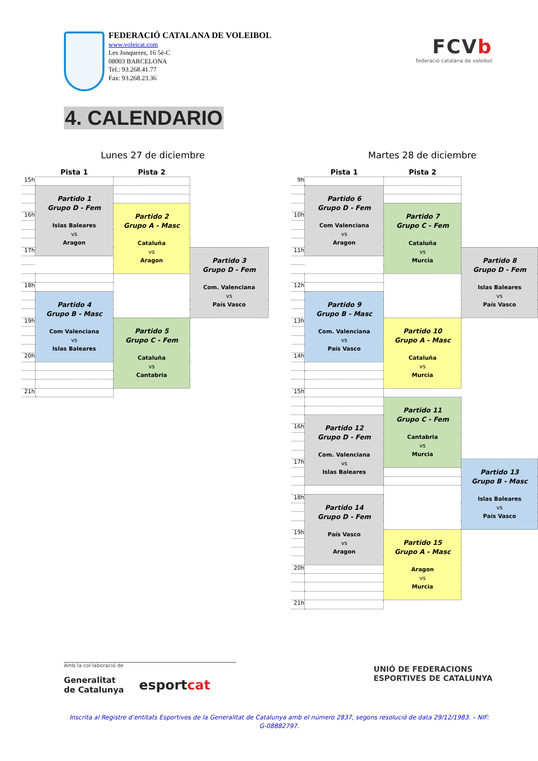FEDERACIÓ CATALANA DE VOLEIBOL
www.voleicat.com
Les Jonqueres, 16 5è-C
08003 BARCELONA
Tel.: 93.268.41.77
Fax: 93.268.23.36
FCVb
federació catalana de voleibol
4. CALENDARIO
Lunes 27 de diciembre
| | Pista 1 | Pista 2 | |
| --- | --- | --- | --- |
| 15h | | | |
| | Partido 1 Grupo D - Fem Islas Baleares vs Aragon | | |
| | | Partido 2 Grupo A - Masc Cataluña vs Aragon | |
| 16h | | | |
| 17h | | | Partido 3 Grupo D - Fem Com. Valenciana vs País Vasco |
| 18h | | | |
| | Partido 4 Grupo B - Masc Com Valenciana vs Islas Baleares | | |
| 19h | | Partido 5 Grupo C - Fem Cataluña vs Cantabria | |
| 20h | | | |
| 21h | | | |
Martes 28 de diciembre
| | Pista 1 | Pista 2 | |
| --- | --- | --- | --- |
| 9h | | | |
| | Partido 6 Grupo D - Fem Com Valenciana vs Aragon | | |
| | | Partido 7 Grupo C - Fem Cataluña vs Murcia | |
| 10h | | | |
| 11h | | | Partido 8 Grupo D - Fem Islas Baleares vs País Vasco |
| 12h | | | |
| | Partido 9 Grupo B - Masc Com. Valenciana vs País Vasco | | |
| 13h | | Partido 10 Grupo A - Masc Cataluña vs Murcia | |
| 14h | | | |
| 15h | | | |
| | | Partido 11 Grupo C - Fem Cantabria vs Murcia | |
| | Partido 12 Grupo D - Fem Com. Valenciana vs Islas Baleares | | |
| 16h | | | |
| 17h | | | Partido 13 Grupo B - Masc Islas Baleares vs País Vasco |
| 18h | Partido 14 Grupo D - Fem País Vasco vs Aragon | | |
| 19h | | Partido 15 Grupo A - Masc Aragon vs Murcia | |
| 20h | | | |
| 21h | | | |
Amb la col·laboració de
Generalitat
de Catalunya esportcat
UNIÓ DE FEDERACIONS
ESPORTIVES DE CATALUNYA
Inscrita al Registre d’entitats Esportives de la Generalitat de Catalunya amb el número 2837, segons resolució de data 29/12/1983. – NIF: G-08882797.